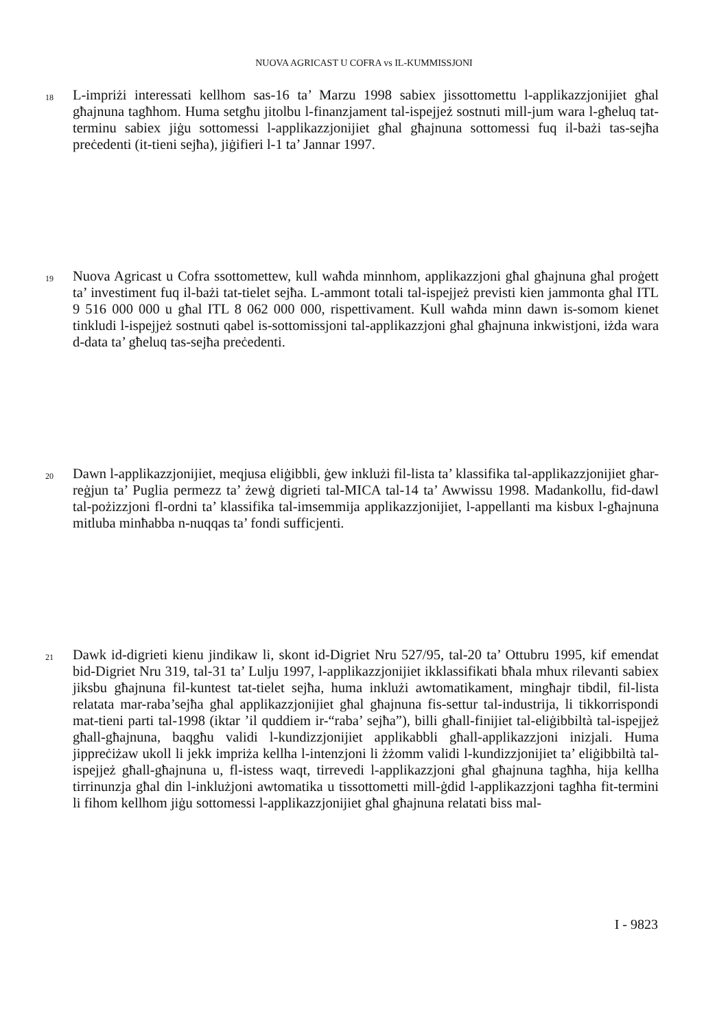NUOVA AGRICAST U COFRA vs IL-KUMMISSJONI
18
L-impriżi interessati kellhom sas-16 ta’ Marzu 1998 sabiex jissottomettu l-applikazzjonijiet għal għajnuna tagħhom. Huma setgħu jitolbu l-finanzjament tal-ispejjeż sostnuti mill-jum wara l-għeluq tat-terminu sabiex jiġu sottomessi l-applikazzjonijiet għal għajnuna sottomessi fuq il-bażi tas-sejħa preċedenti (it-tieni sejħa), jiġifieri l-1 ta’ Jannar 1997.
19
Nuova Agricast u Cofra ssottomettew, kull waħda minnhom, applikazzjoni għal għajnuna għal proġett ta’ investiment fuq il-bażi tat-tielet sejħa. L-ammont totali tal-ispejjeż previsti kien jammonta għal ITL 9 516 000 000 u għal ITL 8 062 000 000, rispettivament. Kull waħda minn dawn is-somom kienet tinkludi l-ispejjeż sostnuti qabel is-sottomissjoni tal-applikazzjoni għal għajnuna inkwistjoni, iżda wara d-data ta’ għeluq tas-sejħa preċedenti.
20
Dawn l-applikazzjonijiet, meqjusa eliġibbli, ġew inklużi fil-lista ta’ klassifika tal-applikazzjonijiet għar-reġjun ta’ Puglia permezz ta’ żewġ digrieti tal-MICA tal-14 ta’ Awwissu 1998. Madankollu, fid-dawl tal-pożizzjoni fl-ordni ta’ klassifika tal-imsemmija applikazzjonijiet, l-appellanti ma kisbux l-għajnuna mitluba minħabba n-nuqqas ta’ fondi sufficjenti.
21
Dawk id-digrieti kienu jindikaw li, skont id-Digriet Nru 527/95, tal-20 ta’ Ottubru 1995, kif emendat bid-Digriet Nru 319, tal-31 ta’ Lulju 1997, l-applikazzjonijiet ikklassifikati bħala mhux rilevanti sabiex jiksbu għajnuna fil-kuntest tat-tielet sejħa, huma inklużi awtomatikament, mingħajr tibdil, fil-lista relatata mar-raba’sejħa għal applikazzjonijiet għal għajnuna fis-settur tal-industrija, li tikkorrispondi mat-tieni parti tal-1998 (iktar ’il quddiem ir-“raba’ sejħa”), billi għall-finijiet tal-eliġibbiltà tal-ispejjeż għall-għajnuna, baqgħu validi l-kundizzjonijiet applikabbli għall-applikazzjoni inizjali. Huma jippreċiżaw ukoll li jekk impriża kellha l-intenzjoni li żżomm validi l-kundizzjonijiet ta’ eliġibbiltà tal-ispejjeż għall-għajnuna u, fl-istess waqt, tirrevedi l-applikazzjoni għal għajnuna tagħha, hija kellha tirrinunzja għal din l-inklużjoni awtomatika u tissottometti mill-ġdid l-applikazzjoni tagħha fit-termini li fihom kellhom jiġu sottomessi l-applikazzjonijiet għal għajnuna relatati biss mal-
I - 9823